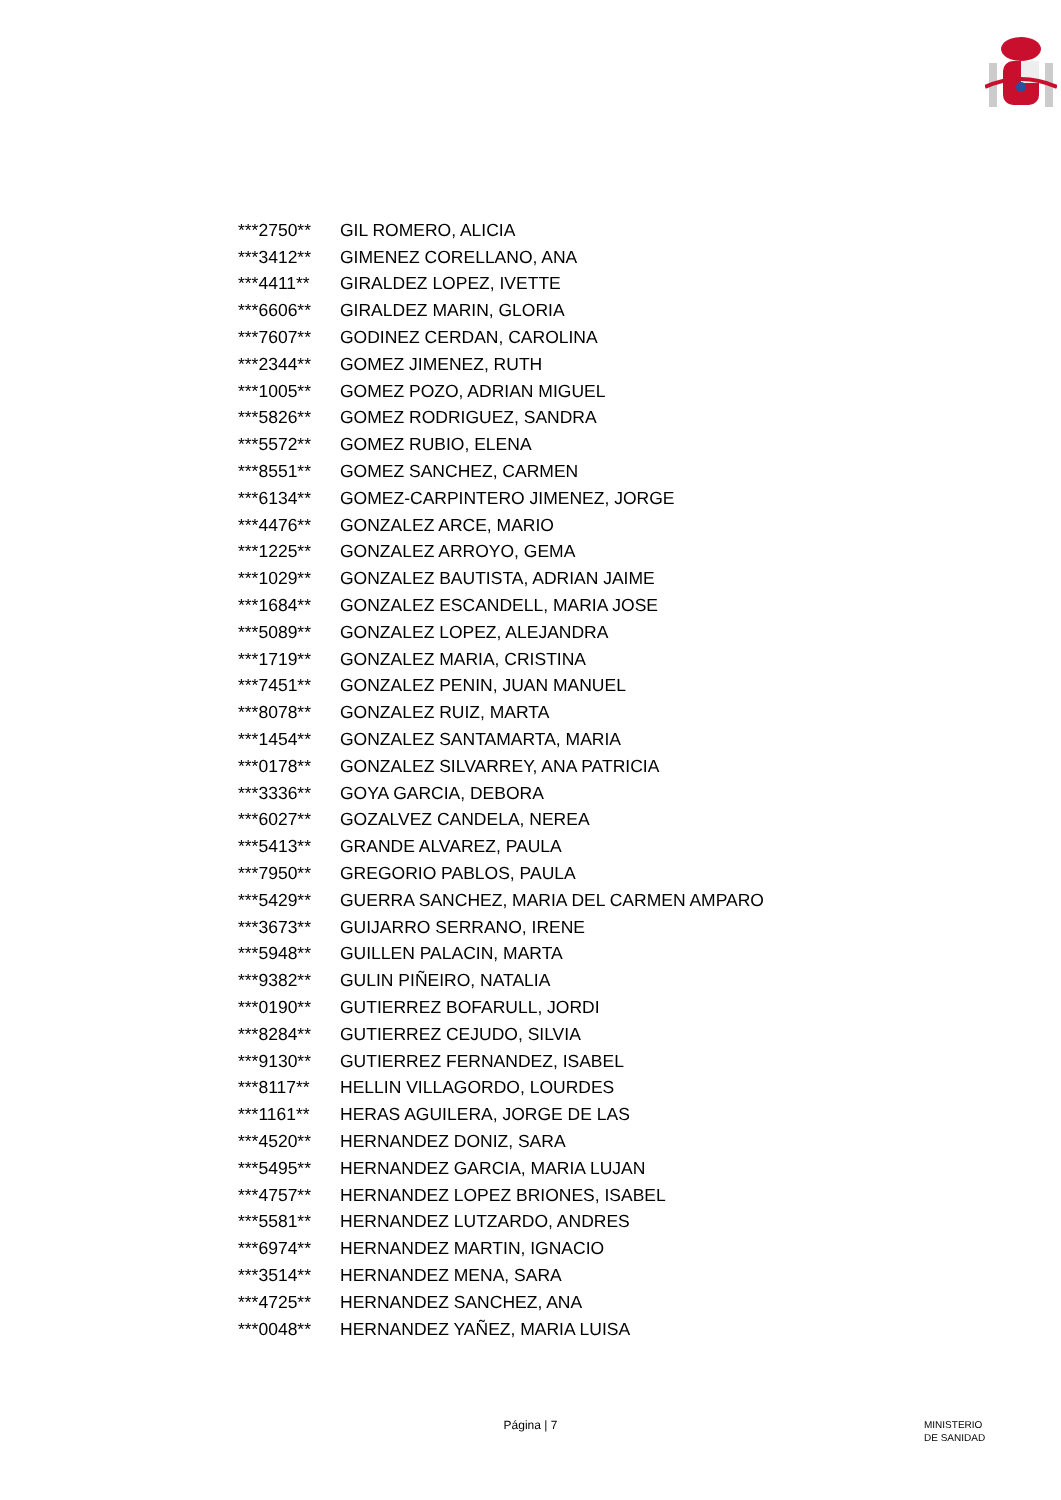| ***2750** | GIL ROMERO, ALICIA |
| ***3412** | GIMENEZ CORELLANO, ANA |
| ***4411** | GIRALDEZ LOPEZ, IVETTE |
| ***6606** | GIRALDEZ MARIN, GLORIA |
| ***7607** | GODINEZ CERDAN, CAROLINA |
| ***2344** | GOMEZ JIMENEZ, RUTH |
| ***1005** | GOMEZ POZO, ADRIAN MIGUEL |
| ***5826** | GOMEZ RODRIGUEZ, SANDRA |
| ***5572** | GOMEZ RUBIO, ELENA |
| ***8551** | GOMEZ SANCHEZ, CARMEN |
| ***6134** | GOMEZ-CARPINTERO JIMENEZ, JORGE |
| ***4476** | GONZALEZ ARCE, MARIO |
| ***1225** | GONZALEZ ARROYO, GEMA |
| ***1029** | GONZALEZ BAUTISTA, ADRIAN JAIME |
| ***1684** | GONZALEZ ESCANDELL, MARIA JOSE |
| ***5089** | GONZALEZ LOPEZ, ALEJANDRA |
| ***1719** | GONZALEZ MARIA, CRISTINA |
| ***7451** | GONZALEZ PENIN, JUAN MANUEL |
| ***8078** | GONZALEZ RUIZ, MARTA |
| ***1454** | GONZALEZ SANTAMARTA, MARIA |
| ***0178** | GONZALEZ SILVARREY, ANA PATRICIA |
| ***3336** | GOYA GARCIA, DEBORA |
| ***6027** | GOZALVEZ CANDELA, NEREA |
| ***5413** | GRANDE ALVAREZ, PAULA |
| ***7950** | GREGORIO PABLOS, PAULA |
| ***5429** | GUERRA SANCHEZ, MARIA DEL CARMEN AMPARO |
| ***3673** | GUIJARRO SERRANO, IRENE |
| ***5948** | GUILLEN PALACIN, MARTA |
| ***9382** | GULIN PIÑEIRO, NATALIA |
| ***0190** | GUTIERREZ BOFARULL, JORDI |
| ***8284** | GUTIERREZ CEJUDO, SILVIA |
| ***9130** | GUTIERREZ FERNANDEZ, ISABEL |
| ***8117** | HELLIN VILLAGORDO, LOURDES |
| ***1161** | HERAS AGUILERA, JORGE DE LAS |
| ***4520** | HERNANDEZ DONIZ, SARA |
| ***5495** | HERNANDEZ GARCIA, MARIA LUJAN |
| ***4757** | HERNANDEZ LOPEZ BRIONES, ISABEL |
| ***5581** | HERNANDEZ LUTZARDO, ANDRES |
| ***6974** | HERNANDEZ MARTIN, IGNACIO |
| ***3514** | HERNANDEZ MENA, SARA |
| ***4725** | HERNANDEZ SANCHEZ, ANA |
| ***0048** | HERNANDEZ YAÑEZ, MARIA LUISA |
Página | 7
MINISTERIO
DE SANIDAD